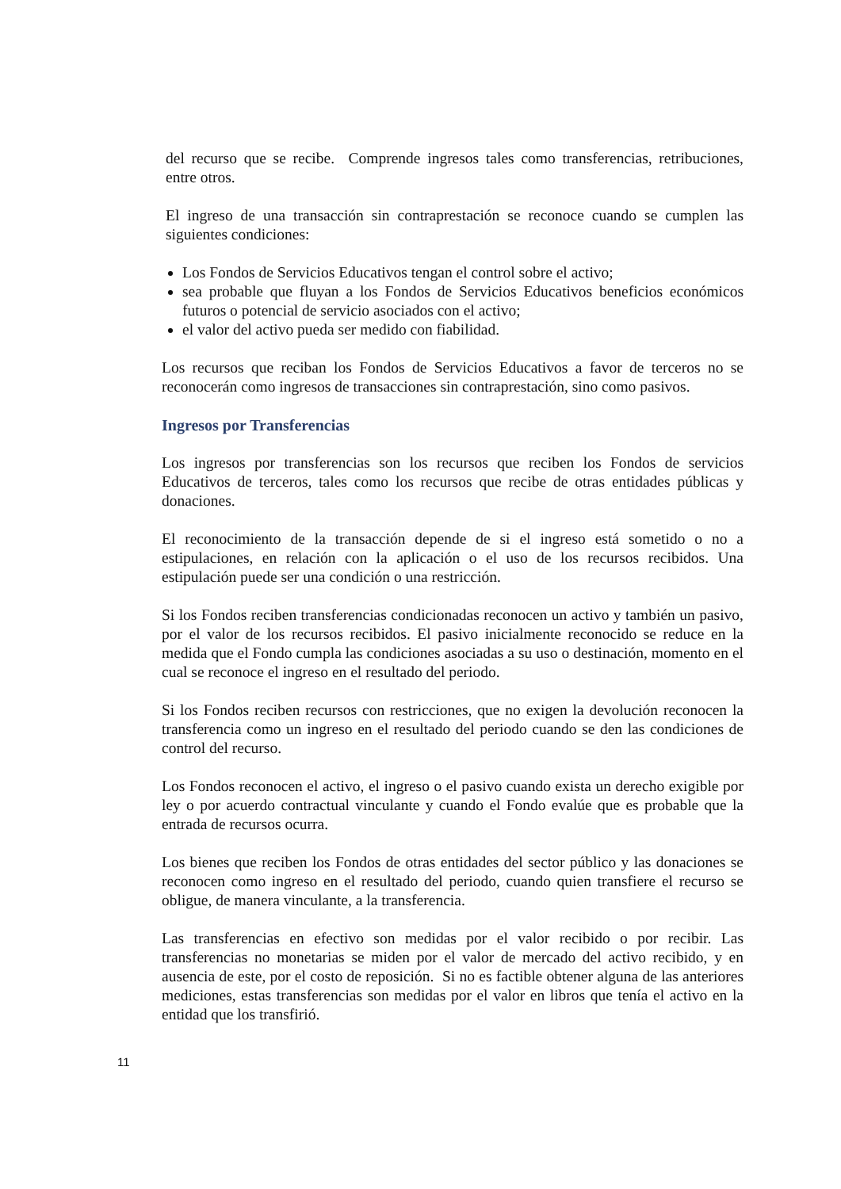del recurso que se recibe. Comprende ingresos tales como transferencias, retribuciones, entre otros.
El ingreso de una transacción sin contraprestación se reconoce cuando se cumplen las siguientes condiciones:
Los Fondos de Servicios Educativos tengan el control sobre el activo;
sea probable que fluyan a los Fondos de Servicios Educativos beneficios económicos futuros o potencial de servicio asociados con el activo;
el valor del activo pueda ser medido con fiabilidad.
Los recursos que reciban los Fondos de Servicios Educativos a favor de terceros no se reconocerán como ingresos de transacciones sin contraprestación, sino como pasivos.
Ingresos por Transferencias
Los ingresos por transferencias son los recursos que reciben los Fondos de servicios Educativos de terceros, tales como los recursos que recibe de otras entidades públicas y donaciones.
El reconocimiento de la transacción depende de si el ingreso está sometido o no a estipulaciones, en relación con la aplicación o el uso de los recursos recibidos. Una estipulación puede ser una condición o una restricción.
Si los Fondos reciben transferencias condicionadas reconocen un activo y también un pasivo, por el valor de los recursos recibidos. El pasivo inicialmente reconocido se reduce en la medida que el Fondo cumpla las condiciones asociadas a su uso o destinación, momento en el cual se reconoce el ingreso en el resultado del periodo.
Si los Fondos reciben recursos con restricciones, que no exigen la devolución reconocen la transferencia como un ingreso en el resultado del periodo cuando se den las condiciones de control del recurso.
Los Fondos reconocen el activo, el ingreso o el pasivo cuando exista un derecho exigible por ley o por acuerdo contractual vinculante y cuando el Fondo evalúe que es probable que la entrada de recursos ocurra.
Los bienes que reciben los Fondos de otras entidades del sector público y las donaciones se reconocen como ingreso en el resultado del periodo, cuando quien transfiere el recurso se obligue, de manera vinculante, a la transferencia.
Las transferencias en efectivo son medidas por el valor recibido o por recibir. Las transferencias no monetarias se miden por el valor de mercado del activo recibido, y en ausencia de este, por el costo de reposición. Si no es factible obtener alguna de las anteriores mediciones, estas transferencias son medidas por el valor en libros que tenía el activo en la entidad que los transfirió.
11